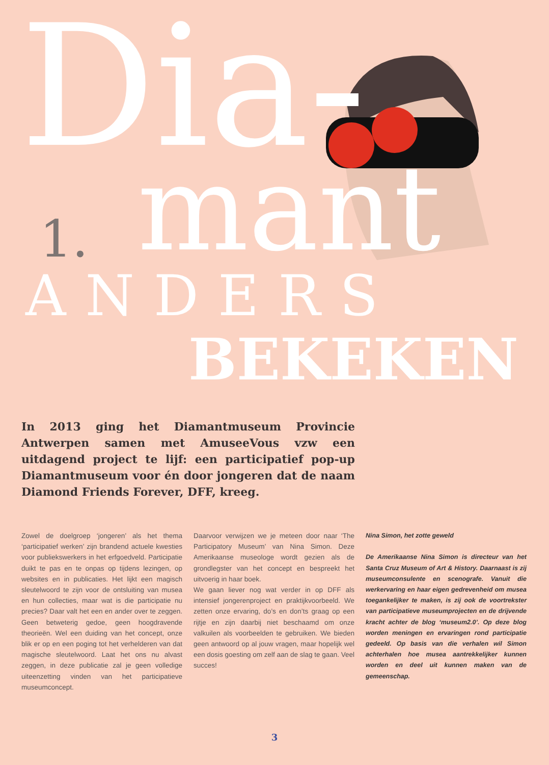Dia-
mant
1.
ANDERS
BEKEKEN
In 2013 ging het Diamantmuseum Provincie Antwerpen samen met AmuseeVous vzw een uitdagend project te lijf: een participatief pop-up Diamantmuseum voor én door jongeren dat de naam Diamond Friends Forever, DFF, kreeg.
Zowel de doelgroep ‘jongeren’ als het thema ‘participatief werken’ zijn brandend actuele kwesties voor publiekswerkers in het erfgoedveld. Participatie duikt te pas en te onpas op tijdens lezingen, op websites en in publicaties. Het lijkt een magisch sleutelwoord te zijn voor de ontsluiting van musea en hun collecties, maar wat is die participatie nu precies? Daar valt het een en ander over te zeggen. Geen betweterig gedoe, geen hoogdravende theorieën. Wel een duiding van het concept, onze blik er op en een poging tot het verhelderen van dat magische sleutelwoord. Laat het ons nu alvast zeggen, in deze publicatie zal je geen volledige uiteenzetting vinden van het participatieve museumconcept.
Daarvoor verwijzen we je meteen door naar ‘The Participatory Museum’ van Nina Simon. Deze Amerikaanse museologe wordt gezien als de grondlegster van het concept en bespreekt het uitvoerig in haar boek.
We gaan liever nog wat verder in op DFF als intensief jongerenproject en praktijkvoorbeeld. We zetten onze ervaring, do’s en don’ts graag op een rijtje en zijn daarbij niet beschaamd om onze valkuilen als voorbeelden te gebruiken. We bieden geen antwoord op al jouw vragen, maar hopelijk wel een dosis goesting om zelf aan de slag te gaan. Veel succes!
Nina Simon, het zotte geweld
De Amerikaanse Nina Simon is directeur van het Santa Cruz Museum of Art & History. Daarnaast is zij museumconsulente en scenografe. Vanuit die werkervaring en haar eigen gedrevenheid om musea toegankelijker te maken, is zij ook de voortrekster van participatieve museumprojecten en de drijvende kracht achter de blog ‘museum2.0’. Op deze blog worden meningen en ervaringen rond participatie gedeeld. Op basis van die verhalen wil Simon achterhalen hoe musea aantrekkelijker kunnen worden en deel uit kunnen maken van de gemeenschap.
3